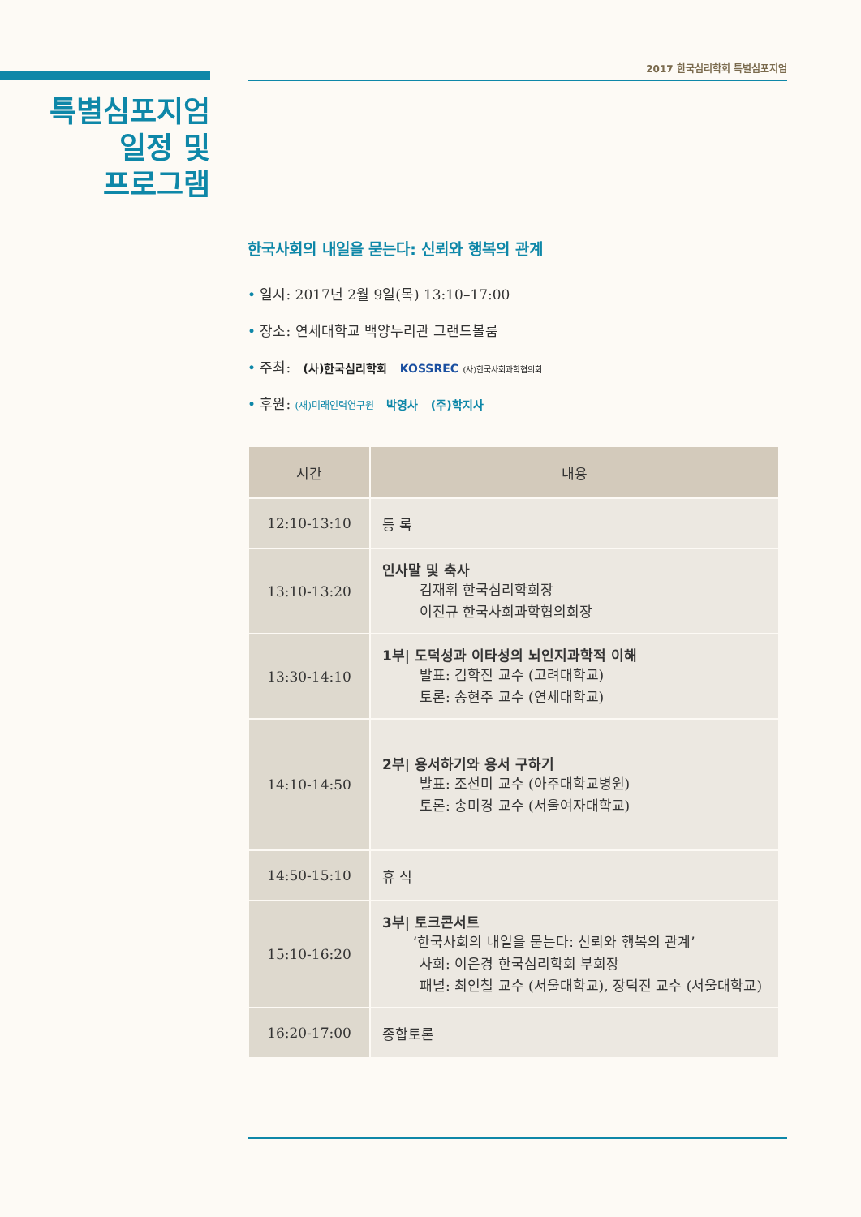2017 한국심리학회 특별심포지엄
특별심포지엄
일정 및
프로그램
한국사회의 내일을 묻는다: 신뢰와 행복의 관계
• 일시: 2017년 2월 9일(목) 13:10–17:00
• 장소: 연세대학교 백양누리관 그랜드볼룸
• 주최: (사)한국심리학회 KOSSREC (사)한국사회과학협의회
• 후원: (재)미래인력연구원 박영사 (주)학지사
| 시간 | 내용 |
| --- | --- |
| 12:10-13:10 | 등 록 |
| 13:10-13:20 | 인사말 및 축사 김재휘 한국심리학회장 이진규 한국사회과학협의회장 |
| 13:30-14:10 | 1부/ 도덕성과 이타성의 뇌인지과학적 이해 발표: 김학진 교수 (고려대학교) 토론: 송현주 교수 (연세대학교) |
| 14:10-14:50 | 2부/ 용서하기와 용서 구하기 발표: 조선미 교수 (아주대학교병원) 토론: 송미경 교수 (서울여자대학교) |
| 14:50-15:10 | 휴 식 |
| 15:10-16:20 | 3부/ 토크콘서트 ‘한국사회의 내일을 묻는다: 신뢰와 행복의 관계’ 사회: 이은경 한국심리학회 부회장 패널: 최인철 교수 (서울대학교), 장덕진 교수 (서울대학교) |
| 16:20-17:00 | 종합토론 |